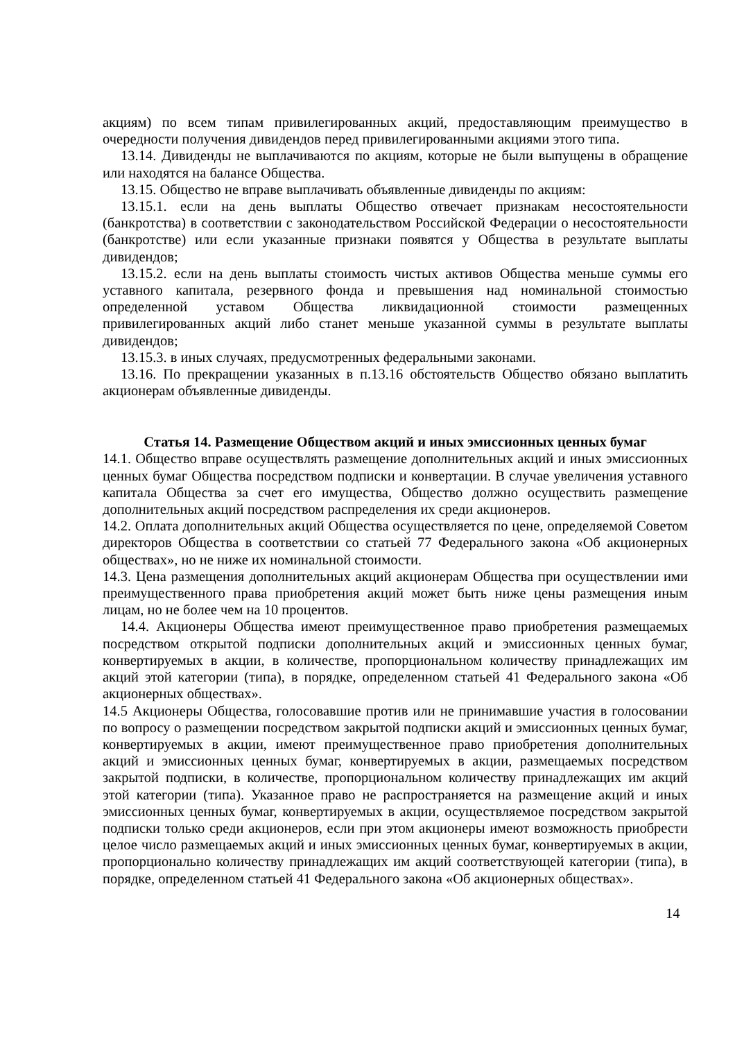акциям) по всем типам привилегированных акций, предоставляющим преимущество в очередности получения дивидендов перед привилегированными акциями этого типа.
13.14. Дивиденды не выплачиваются по акциям, которые не были выпущены в обращение или находятся на балансе Общества.
13.15. Общество не вправе выплачивать объявленные дивиденды по акциям:
13.15.1. если на день выплаты Общество отвечает признакам несостоятельности (банкротства) в соответствии с законодательством Российской Федерации о несостоятельности (банкротстве) или если указанные признаки появятся у Общества в результате выплаты дивидендов;
13.15.2. если на день выплаты стоимость чистых активов Общества меньше суммы его уставного капитала, резервного фонда и превышения над номинальной стоимостью определенной уставом Общества ликвидационной стоимости размещенных привилегированных акций либо станет меньше указанной суммы в результате выплаты дивидендов;
13.15.3. в иных случаях, предусмотренных федеральными законами.
13.16. По прекращении указанных в п.13.16 обстоятельств Общество обязано выплатить акционерам объявленные дивиденды.
Статья 14. Размещение Обществом акций и иных эмиссионных ценных бумаг
14.1. Общество вправе осуществлять размещение дополнительных акций и иных эмиссионных ценных бумаг Общества посредством подписки и конвертации. В случае увеличения уставного капитала Общества за счет его имущества, Общество должно осуществить размещение дополнительных акций посредством распределения их среди акционеров.
14.2. Оплата дополнительных акций Общества осуществляется по цене, определяемой Советом директоров Общества в соответствии со статьей 77 Федерального закона «Об акционерных обществах», но не ниже их номинальной стоимости.
14.3. Цена размещения дополнительных акций акционерам Общества при осуществлении ими преимущественного права приобретения акций может быть ниже цены размещения иным лицам, но не более чем на 10 процентов.
14.4. Акционеры Общества имеют преимущественное право приобретения размещаемых посредством открытой подписки дополнительных акций и эмиссионных ценных бумаг, конвертируемых в акции, в количестве, пропорциональном количеству принадлежащих им акций этой категории (типа), в порядке, определенном статьей 41 Федерального закона «Об акционерных обществах».
14.5 Акционеры Общества, голосовавшие против или не принимавшие участия в голосовании по вопросу о размещении посредством закрытой подписки акций и эмиссионных ценных бумаг, конвертируемых в акции, имеют преимущественное право приобретения дополнительных акций и эмиссионных ценных бумаг, конвертируемых в акции, размещаемых посредством закрытой подписки, в количестве, пропорциональном количеству принадлежащих им акций этой категории (типа). Указанное право не распространяется на размещение акций и иных эмиссионных ценных бумаг, конвертируемых в акции, осуществляемое посредством закрытой подписки только среди акционеров, если при этом акционеры имеют возможность приобрести целое число размещаемых акций и иных эмиссионных ценных бумаг, конвертируемых в акции, пропорционально количеству принадлежащих им акций соответствующей категории (типа), в порядке, определенном статьей 41 Федерального закона «Об акционерных обществах».
14